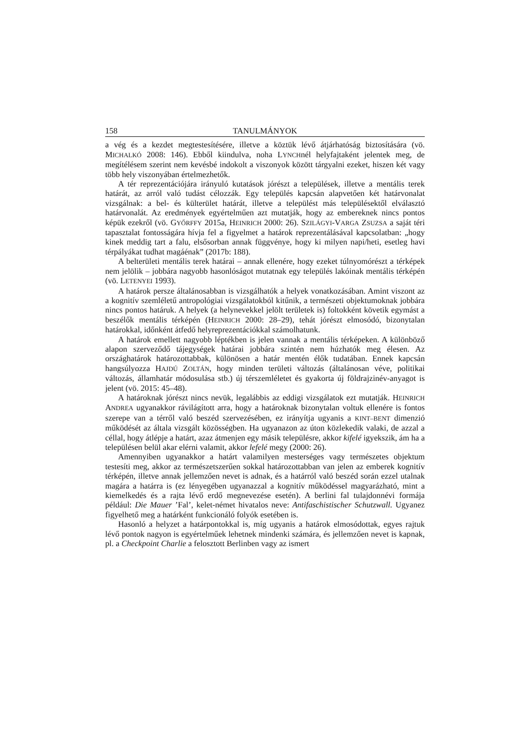158 TANULMÁNYOK
a vég és a kezdet megtestesítésére, illetve a köztük lévő átjárhatóság biztosítására (vö. MICHALKÓ 2008: 146). Ebből kiindulva, noha LYNCHnél helyfajtaként jelentek meg, de megítélésem szerint nem kevésbé indokolt a viszonyok között tárgyalni ezeket, hiszen két vagy több hely viszonyában értelmezhetők.
A tér reprezentációjára irányuló kutatások jórészt a települések, illetve a mentális terek határát, az arról való tudást célozzák. Egy település kapcsán alapvetően két határvonalat vizsgálnak: a bel- és külterület határát, illetve a települést más településektől elválasztó határvonalát. Az eredmények egyértelműen azt mutatják, hogy az embereknek nincs pontos képük ezekről (vö. GYŐRFFY 2015a, HEINRICH 2000: 26). SZILÁGYI-VARGA ZSUZSA a saját téri tapasztalat fontosságára hívja fel a figyelmet a határok reprezentálásával kapcsolatban: „hogy kinek meddig tart a falu, elsősorban annak függvénye, hogy ki milyen napi/heti, esetleg havi térpályákat tudhat magáénak” (2017b: 188).
A belterületi mentális terek határai – annak ellenére, hogy ezeket túlnyomórészt a térképek nem jelölik – jobbára nagyobb hasonlóságot mutatnak egy település lakóinak mentális térképén (vö. LETENYEI 1993).
A határok persze általánosabban is vizsgálhatók a helyek vonatkozásában. Amint viszont az a kognitív szemléletű antropológiai vizsgálatokból kitűnik, a természeti objektumoknak jobbára nincs pontos határuk. A helyek (a helynevekkel jelölt területek is) foltokként követik egymást a beszélők mentális térképén (HEINRICH 2000: 28–29), tehát jórészt elmosódó, bizonytalan határokkal, időnként átfedő helyreprezentációkkal számolhatunk.
A határok emellett nagyobb léptékben is jelen vannak a mentális térképeken. A különböző alapon szerveződő tájegységek határai jobbára szintén nem húzhatók meg élesen. Az országhatárok határozottabbak, különösen a határ mentén élők tudatában. Ennek kapcsán hangsúlyozza HAJDÚ ZOLTÁN, hogy minden területi változás (általánosan véve, politikai változás, államhatár módosulása stb.) új térszemléletet és gyakorta új földrajzinév-anyagot is jelent (vö. 2015: 45–48).
A határoknak jórészt nincs nevük, legalábbis az eddigi vizsgálatok ezt mutatják. HEINRICH ANDREA ugyanakkor rávilágított arra, hogy a határoknak bizonytalan voltuk ellenére is fontos szerepe van a térről való beszéd szervezésében, ez irányítja ugyanis a KINT–BENT dimenzió működését az általa vizsgált közösségben. Ha ugyanazon az úton közlekedik valaki, de azzal a céllal, hogy átlépje a határt, azaz átmenjen egy másik településre, akkor kifelé igyekszik, ám ha a településen belül akar elérni valamit, akkor lefelé megy (2000: 26).
Amennyiben ugyanakkor a határt valamilyen mesterséges vagy természetes objektum testesíti meg, akkor az természetszerűen sokkal határozottabban van jelen az emberek kognitív térképén, illetve annak jellemzően nevet is adnak, és a határról való beszéd során ezzel utalnak magára a határra is (ez lényegében ugyanazzal a kognitív működéssel magyarázható, mint a kiemelkedés és a rajta lévő erdő megnevezése esetén). A berlini fal tulajdonnévi formája például: Die Mauer ’Fal’, kelet-német hivatalos neve: Antifaschistischer Schutzwall. Ugyanez figyelhető meg a határként funkcionáló folyók esetében is.
Hasonló a helyzet a határpontokkal is, míg ugyanis a határok elmosódottak, egyes rajtuk lévő pontok nagyon is egyértelműek lehetnek mindenki számára, és jellemzően nevet is kapnak, pl. a Checkpoint Charlie a felosztott Berlinben vagy az ismert